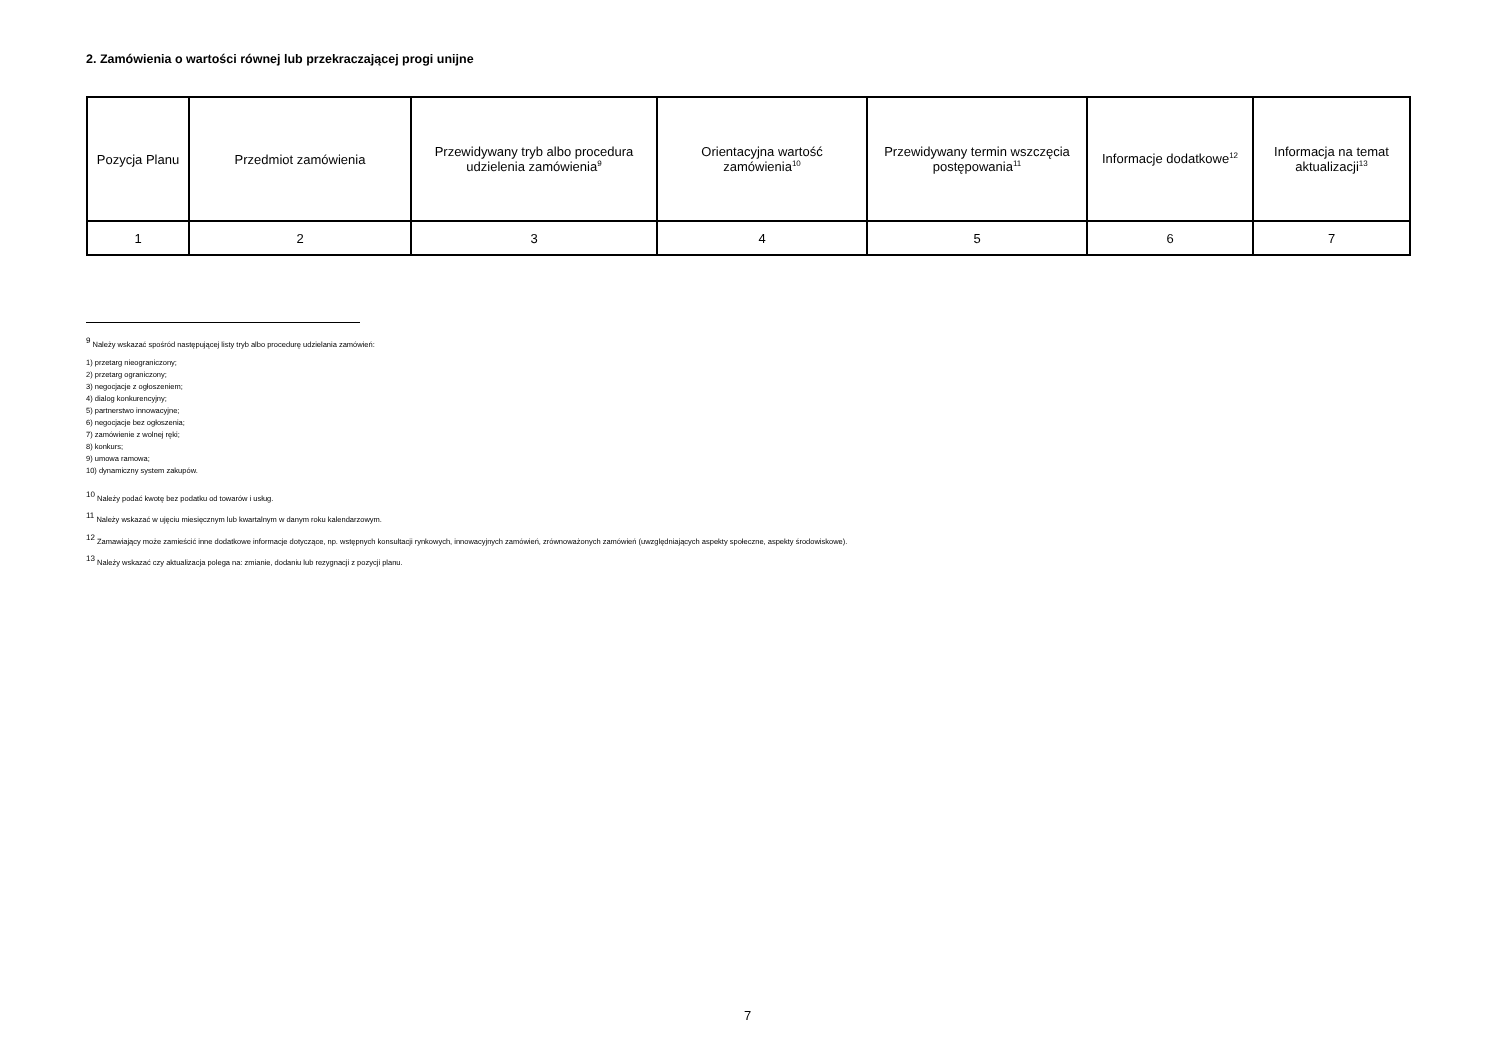2. Zamówienia o wartości równej lub przekraczającej progi unijne
| Pozycja Planu | Przedmiot zamówienia | Przewidywany tryb albo procedura udzielenia zamówienia<sup>9</sup> | Orientacyjna wartość zamówienia<sup>10</sup> | Przewidywany termin wszczęcia postępowania<sup>11</sup> | Informacje dodatkowe<sup>12</sup> | Informacja na temat aktualizacji<sup>13</sup> |
| --- | --- | --- | --- | --- | --- | --- |
| 1 | 2 | 3 | 4 | 5 | 6 | 7 |
<sup>9</sup> Należy wskazać spośród następującej listy tryb albo procedurę udzielania zamówień:
1) przetarg nieograniczony;
2) przetarg ograniczony;
3) negocjacje z ogłoszeniem;
4) dialog konkurencyjny;
5) partnerstwo innowacyjne;
6) negocjacje bez ogłoszenia;
7) zamówienie z wolnej ręki;
8) konkurs;
9) umowa ramowa;
10) dynamiczny system zakupów.
<sup>10</sup> Należy podać kwotę bez podatku od towarów i usług.
<sup>11</sup> Należy wskazać w ujęciu miesięcznym lub kwartalnym w danym roku kalendarzowym.
<sup>12</sup> Zamawiający może zamieścić inne dodatkowe informacje dotyczące, np. wstępnych konsultacji rynkowych, innowacyjnych zamówień, zrównoważonych zamówień (uwzględniających aspekty społeczne, aspekty środowiskowe).
<sup>13</sup> Należy wskazać czy aktualizacja polega na: zmianie, dodaniu lub rezygnacji z pozycji planu.
7